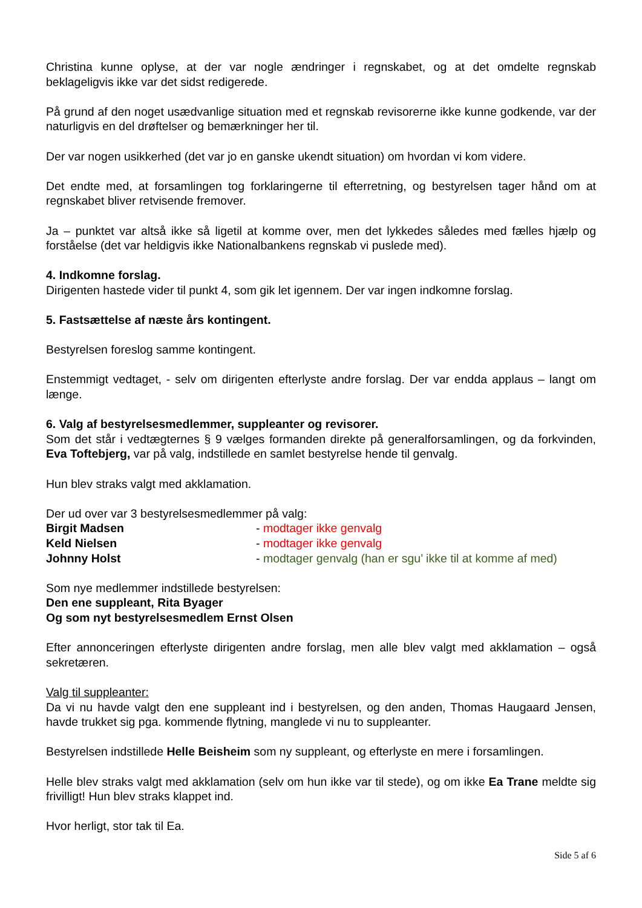Christina kunne oplyse, at der var nogle ændringer i regnskabet, og at det omdelte regnskab beklageligvis ikke var det sidst redigerede.
På grund af den noget usædvanlige situation med et regnskab revisorerne ikke kunne godkende, var der naturligvis en del drøftelser og bemærkninger her til.
Der var nogen usikkerhed (det var jo en ganske ukendt situation) om hvordan vi kom videre.
Det endte med, at forsamlingen tog forklaringerne til efterretning, og bestyrelsen tager hånd om at regnskabet bliver retvisende fremover.
Ja – punktet var altså ikke så ligetil at komme over, men det lykkedes således med fælles hjælp og forståelse (det var heldigvis ikke Nationalbankens regnskab vi puslede med).
4. Indkomne forslag.
Dirigenten hastede vider til punkt 4, som gik let igennem. Der var ingen indkomne forslag.
5. Fastsættelse af næste års kontingent.
Bestyrelsen foreslog samme kontingent.
Enstemmigt vedtaget, - selv om dirigenten efterlyste andre forslag. Der var endda applaus – langt om længe.
6. Valg af bestyrelsesmedlemmer, suppleanter og revisorer.
Som det står i vedtægternes § 9 vælges formanden direkte på generalforsamlingen, og da forkvinden, Eva Toftebjerg, var på valg, indstillede en samlet bestyrelse hende til genvalg.
Hun blev straks valgt med akklamation.
Der ud over var 3 bestyrelsesmedlemmer på valg:
Birgit Madsen - modtager ikke genvalg
Keld Nielsen - modtager ikke genvalg
Johnny Holst - modtager genvalg (han er sgu’ ikke til at komme af med)
Som nye medlemmer indstillede bestyrelsen:
Den ene suppleant, Rita Byager
Og som nyt bestyrelsesmedlem Ernst Olsen
Efter annonceringen efterlyste dirigenten andre forslag, men alle blev valgt med akklamation – også sekretæren.
Valg til suppleanter:
Da vi nu havde valgt den ene suppleant ind i bestyrelsen, og den anden, Thomas Haugaard Jensen, havde trukket sig pga. kommende flytning, manglede vi nu to suppleanter.
Bestyrelsen indstillede Helle Beisheim som ny suppleant, og efterlyste en mere i forsamlingen.
Helle blev straks valgt med akklamation (selv om hun ikke var til stede), og om ikke Ea Trane meldte sig frivilligt! Hun blev straks klappet ind.
Hvor herligt, stor tak til Ea.
Side 5 af 6